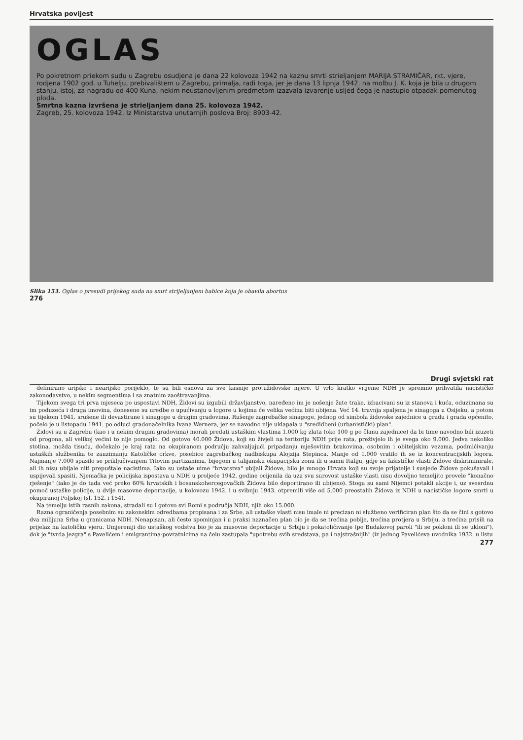Hrvatska povijest
OGLAS
Po pokretnom priekom sudu u Zagrebu osudjena je dana 22 kolovoza 1942 na kaznu smrti strieljanjem MARIJA STRAMIČAR, rkt. vjere, rodjena 1902 god. u Tuhelju, prebivalištem u Zagrebu, primalja, radi toga, jer je dana 13 lipnja 1942. na molbu J. K. koja je bila u drugom stanju, istoj, za nagradu od 400 Kuna, nekim neustanovljenim predmetom izazvala izvarenje usljed čega je nastupio otpadak pomenutog ploda.
Smrtna kazna izvršena je strieljanjem dana 25. kolovoza 1942.
Zagreb, 25. kolovoza 1942. Iz Ministarstva unutarnjih poslova Broj: 8903-42.
Slika 153. Oglas o presudi prijekog suda na smrt strijeljanjem babice koja je obavila abortus
276
Drugi svjetski rat
definirano arijsko i nearijsko porijeklo, te su bili osnova za sve kasnije protužidovske mjere. U vrlo kratko vrijeme NDH je spremno prihvatila nacističko zakonodavstvo, u nekim segmentima i sa znatnim zaoštravanjima.
Tijekom svega tri prva mjeseca po uspostavi NDH, Židovi su izgubili državljanstvo, naređeno im je nošenje žute trake, izbacivani su iz stanova i kuća, oduzimana su im poduzeća i druga imovina, donesene su uredbe o upućivanju u logore u kojima će velika većina biti ubijena. Već 14. travnja spaljena je sinagoga u Osijeku, a potom su tijekom 1941. srušene ili devastirane i sinagoge u drugim gradovima. Rušenje zagrebačke sinagoge, jednog od simbola židovske zajednice u gradu i grada općenito, počelo je u listopadu 1941. po odluci gradonačelnika Ivana Wernera, jer se navodno nije uklapala u "sredidbeni (urbanistički) plan".
Židovi su u Zagrebu (kao i u nekim drugim gradovima) morali predati ustaškim vlastima 1.000 kg zlata (oko 100 g po članu zajednice) da bi time navodno bili izuzeti od progona, ali velikoj većini to nije pomoglo. Od gotovo 40.000 Židova, koji su živjeli na teritoriju NDH prije rata, preživjelo ih je svega oko 9.000. Jedva nekoliko stotina, možda tisuću, dočekalo je kraj rata na okupiranom području zahvaljujući pripadanju mješovitim brakovima, osobnim i obiteljskim vezama, podmićivanju ustaških službenika te zauzimanju Katoličke crkve, posebice zagrebačkog nadbiskupa Alojzija Stepinca. Manje od 1.000 vratilo ih se iz koncentracijskih logora. Najmanje 7.000 spasilo se priključivanjem Titovim partizanima, bijegom u talijansku okupacijsku zonu ili u samu Italiju, gdje su fašističke vlasti Židove diskriminirale, ali ih nisu ubijale niti prepuštale nacistima. Iako su ustaše uime "hrvatstva" ubijali Židove, bilo je mnogo Hrvata koji su svoje prijatelje i susjede Židove pokušavali i uspijevali spasiti. Njemačka je policijska ispostava u NDH u proljeće 1942. godine ocijenila da uza svu surovost ustaške vlasti nisu dovoljno temeljito provele "konačno rješenje" (iako je do tada već preko 60% hrvatskih i bosanskohercegovačkih Židova bilo deportirano ili ubijeno). Stoga su sami Nijemci potakli akcije i, uz svesrdnu pomoć ustaške policije, u dvije masovne deportacije, u kolovozu 1942. i u svibnju 1943. otpremili više od 5.000 preostalih Židova iz NDH u nacističke logore smrti u okupiranoj Poljskoj (sl. 152. i 154).
Na temelju istih rasnih zakona, stradali su i gotovo svi Romi s područja NDH, njih oko 15.000.
Razna ograničenja posebnim su zakonskim odredbama propisana i za Srbe, ali ustaške vlasti nisu imale ni precizan ni službeno verificiran plan što da se čini s gotovo dva milijuna Srba u granicama NDH. Nenapisan, ali često spominjan i u praksi naznačen plan bio je da se trećina pobije, trećina protjera u Srbiju, a trećina prisili na prijelaz na katoličku vjeru. Umjereniji dio ustaškog vodstva bio je za masovne deportacije u Srbiju i pokatoličivanje (po Budakovoj paroli "ili se pokloni ili se ukloni"), dok je "tvrda jezgra" s Pavelićem i emigrantima-povratnicima na čelu zastupala "upotrebu svih sredstava, pa i najstrašnijih" (iz jednog Pavelićeva uvodnika 1932. u listu
277